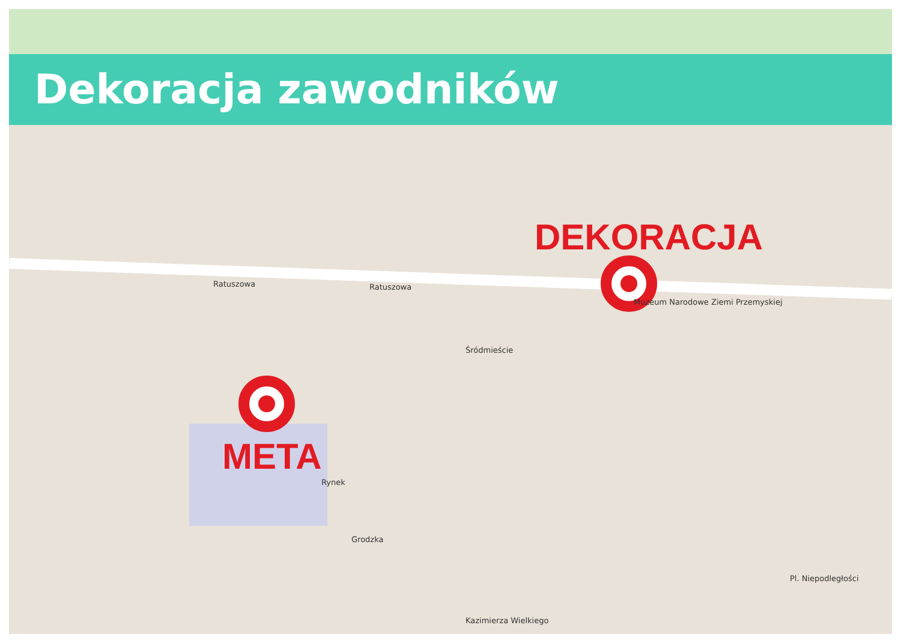Dekoracja zawodników
DEKORACJA
META
Ratuszowa Ratuszowa
Kazimierza Wielkiego
Grodzka
Rynek
Pl. Niepodległości
Śródmieście
Muzeum Narodowe Ziemi Przemyskiej